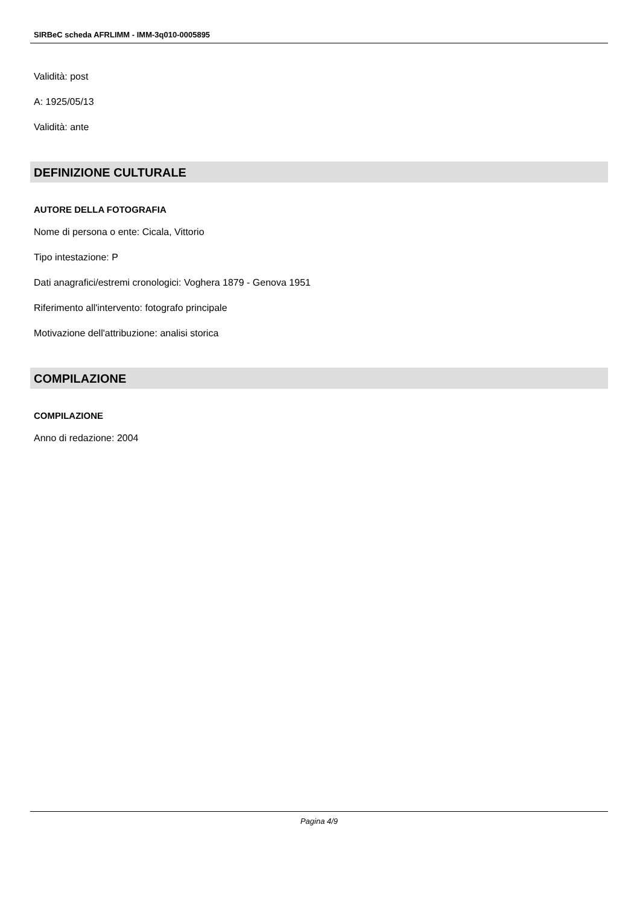SIRBeC scheda AFRLIMM - IMM-3q010-0005895
Validità: post
A: 1925/05/13
Validità: ante
DEFINIZIONE CULTURALE
AUTORE DELLA FOTOGRAFIA
Nome di persona o ente: Cicala, Vittorio
Tipo intestazione: P
Dati anagrafici/estremi cronologici: Voghera 1879 - Genova 1951
Riferimento all'intervento: fotografo principale
Motivazione dell'attribuzione: analisi storica
COMPILAZIONE
COMPILAZIONE
Anno di redazione: 2004
Pagina 4/9